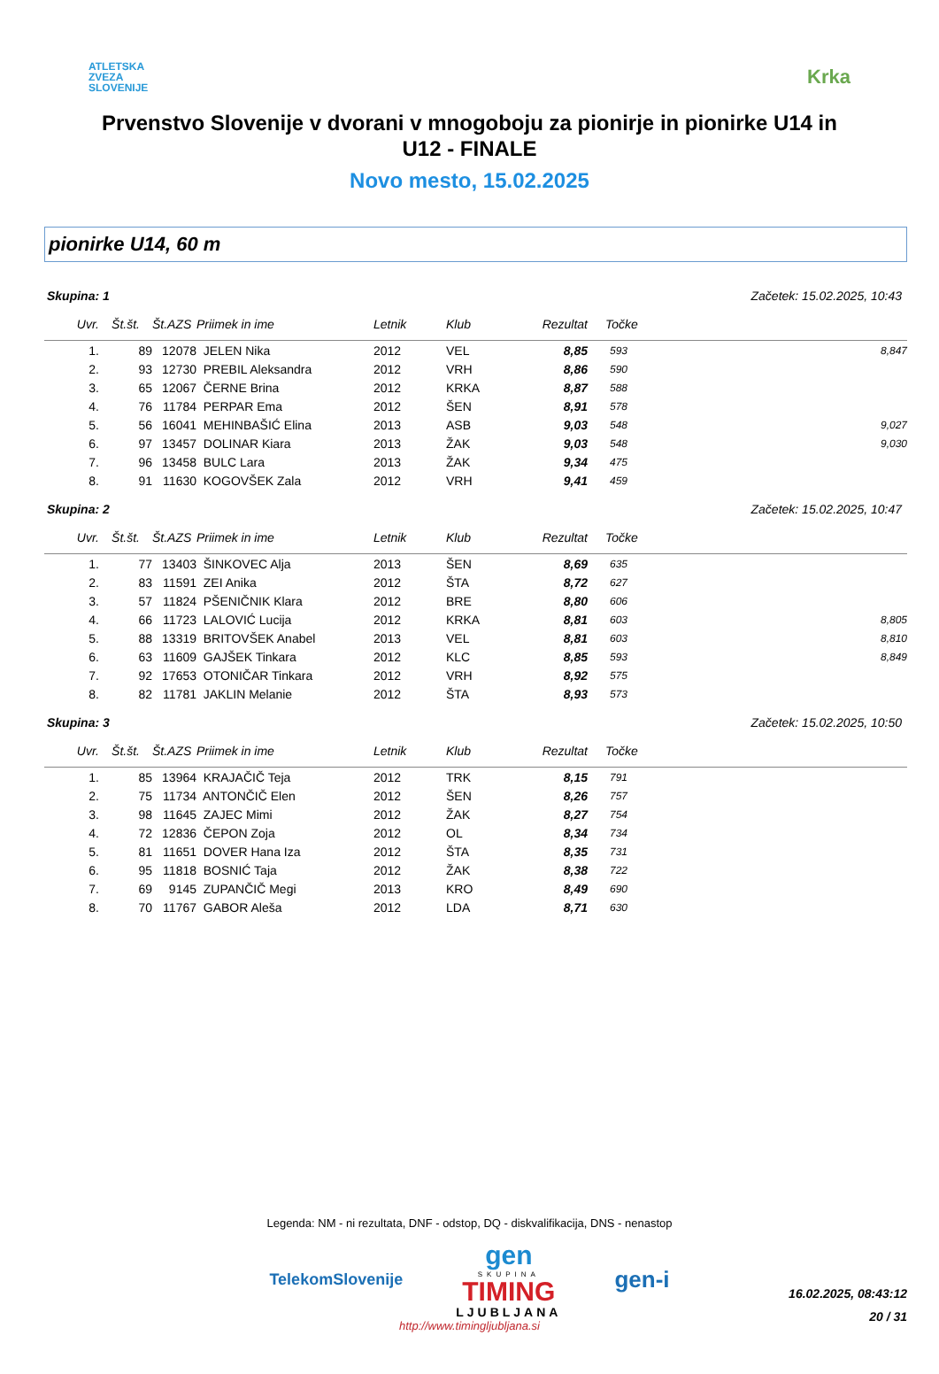ATLETSKA
ZVEZA
SLOVENIJE
Krka
Prvenstvo Slovenije v dvorani v mnogoboju za pionirje in pionirke U14 in U12 - FINALE
Novo mesto, 15.02.2025
pionirke U14, 60 m
Skupina: 1 Začetek: 15.02.2025, 10:43
| Uvr. | Št.št. | Št.AZS | Priimek in ime | Letnik | Klub | Rezultat | Točke | |
| --- | --- | --- | --- | --- | --- | --- | --- | --- |
| 1. | 89 | 12078 | JELEN Nika | 2012 | VEL | 8,85 | 593 | 8,847 |
| 2. | 93 | 12730 | PREBIL Aleksandra | 2012 | VRH | 8,86 | 590 | |
| 3. | 65 | 12067 | ČERNE Brina | 2012 | KRKA | 8,87 | 588 | |
| 4. | 76 | 11784 | PERPAR Ema | 2012 | ŠEN | 8,91 | 578 | |
| 5. | 56 | 16041 | MEHINBAŠIĆ Elina | 2013 | ASB | 9,03 | 548 | 9,027 |
| 6. | 97 | 13457 | DOLINAR Kiara | 2013 | ŽAK | 9,03 | 548 | 9,030 |
| 7. | 96 | 13458 | BULC Lara | 2013 | ŽAK | 9,34 | 475 | |
| 8. | 91 | 11630 | KOGOVŠEK Zala | 2012 | VRH | 9,41 | 459 | |
Skupina: 2 Začetek: 15.02.2025, 10:47
| Uvr. | Št.št. | Št.AZS | Priimek in ime | Letnik | Klub | Rezultat | Točke | |
| --- | --- | --- | --- | --- | --- | --- | --- | --- |
| 1. | 77 | 13403 | ŠINKOVEC Alja | 2013 | ŠEN | 8,69 | 635 | |
| 2. | 83 | 11591 | ZEI Anika | 2012 | ŠTA | 8,72 | 627 | |
| 3. | 57 | 11824 | PŠENIČNIK Klara | 2012 | BRE | 8,80 | 606 | |
| 4. | 66 | 11723 | LALOVIĆ Lucija | 2012 | KRKA | 8,81 | 603 | 8,805 |
| 5. | 88 | 13319 | BRITOVŠEK Anabel | 2013 | VEL | 8,81 | 603 | 8,810 |
| 6. | 63 | 11609 | GAJŠEK Tinkara | 2012 | KLC | 8,85 | 593 | 8,849 |
| 7. | 92 | 17653 | OTONIČAR Tinkara | 2012 | VRH | 8,92 | 575 | |
| 8. | 82 | 11781 | JAKLIN Melanie | 2012 | ŠTA | 8,93 | 573 | |
Skupina: 3 Začetek: 15.02.2025, 10:50
| Uvr. | Št.št. | Št.AZS | Priimek in ime | Letnik | Klub | Rezultat | Točke | |
| --- | --- | --- | --- | --- | --- | --- | --- | --- |
| 1. | 85 | 13964 | KRAJAČIČ Teja | 2012 | TRK | 8,15 | 791 | |
| 2. | 75 | 11734 | ANTONČIČ Elen | 2012 | ŠEN | 8,26 | 757 | |
| 3. | 98 | 11645 | ZAJEC Mimi | 2012 | ŽAK | 8,27 | 754 | |
| 4. | 72 | 12836 | ČEPON Zoja | 2012 | OL | 8,34 | 734 | |
| 5. | 81 | 11651 | DOVER Hana Iza | 2012 | ŠTA | 8,35 | 731 | |
| 6. | 95 | 11818 | BOSNIĆ Taja | 2012 | ŽAK | 8,38 | 722 | |
| 7. | 69 | 9145 | ZUPANČIČ Megi | 2013 | KRO | 8,49 | 690 | |
| 8. | 70 | 11767 | GABOR Aleša | 2012 | LDA | 8,71 | 630 | |
Legenda: NM - ni rezultata, DNF - odstop, DQ - diskvalifikacija, DNS - nenastop
TelekomSlovenije
gen
SKUPINA
TIMING
LJUBLJANA
gen-i
http://www.timingljubljana.si
16.02.2025, 08:43:12
20 / 31